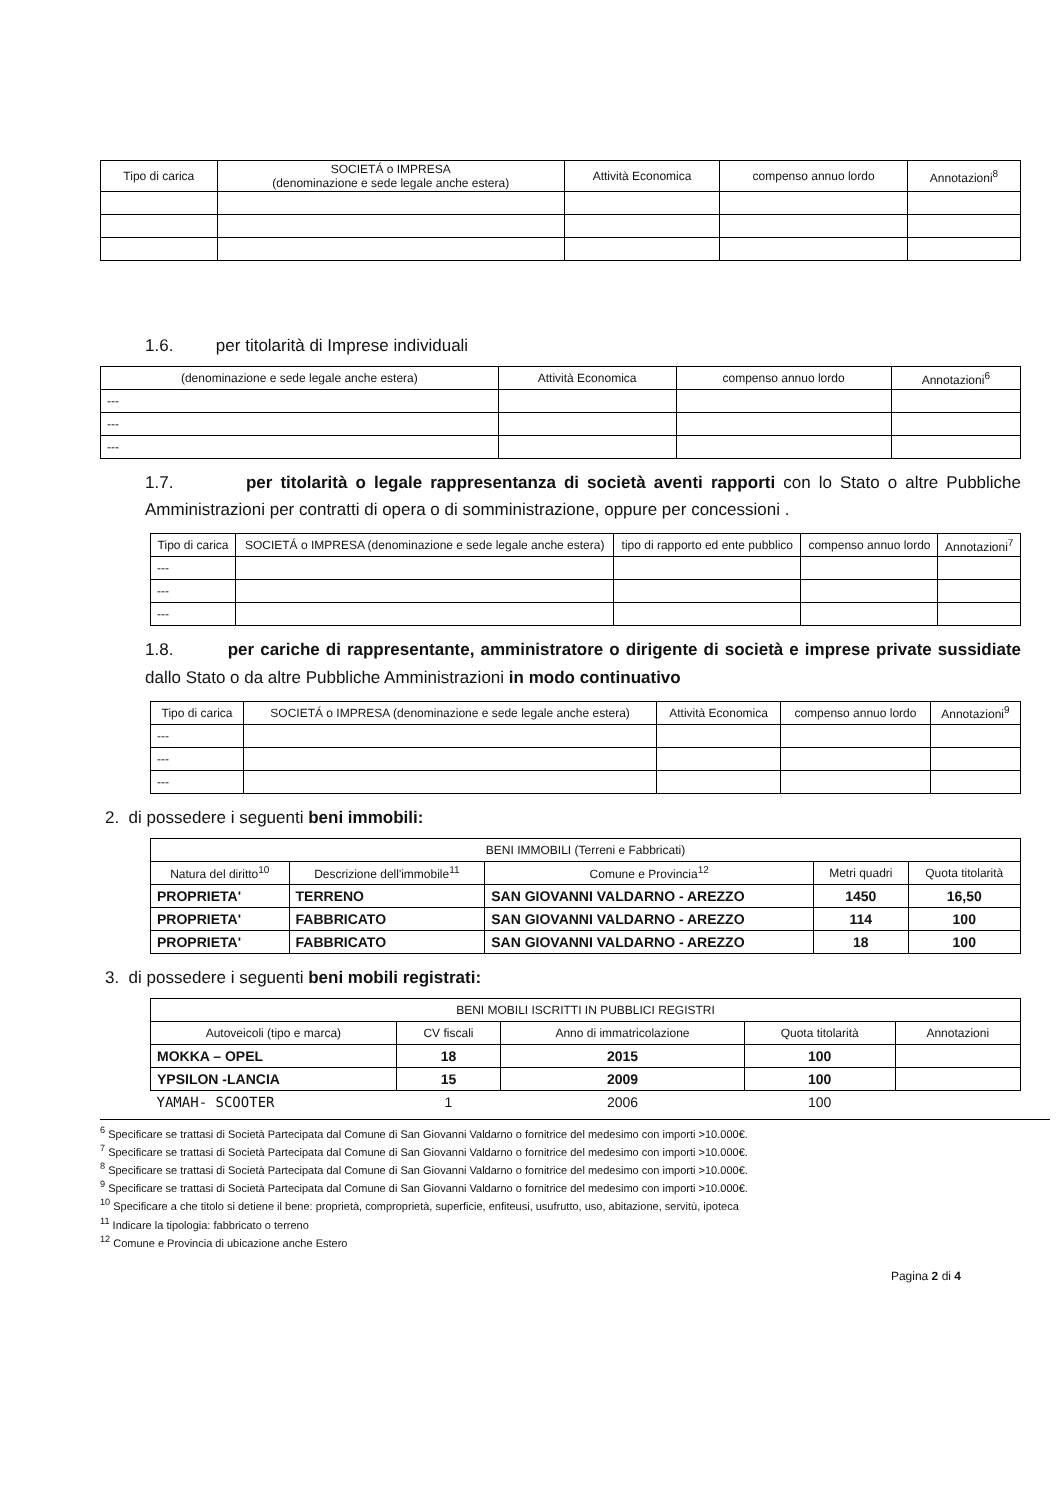| Tipo di carica | SOCIETÁ o IMPRESA (denominazione e sede legale anche estera) | Attività Economica | compenso annuo lordo | Annotazioni<sup>8</sup> |
| --- | --- | --- | --- | --- |
1.6. per titolarità di Imprese individuali
| (denominazione e sede legale anche estera) | Attività Economica | compenso annuo lordo | Annotazioni<sup>6</sup> |
| --- | --- | --- | --- |
| --- | | | |
| --- | | | |
| --- | | | |
1.7. per titolarità o legale rappresentanza di società aventi rapporti con lo Stato o altre Pubbliche Amministrazioni per contratti di opera o di somministrazione, oppure per concessioni .
| Tipo di carica | SOCIETÁ o IMPRESA (denominazione e sede legale anche estera) | tipo di rapporto ed ente pubblico | compenso annuo lordo | Annotazioni<sup>7</sup> |
| --- | --- | --- | --- | --- |
| --- | | | | |
| --- | | | | |
| --- | | | | |
1.8. per cariche di rappresentante, amministratore o dirigente di società e imprese private sussidiate dallo Stato o da altre Pubbliche Amministrazioni in modo continuativo
| Tipo di carica | SOCIETÁ o IMPRESA (denominazione e sede legale anche estera) | Attività Economica | compenso annuo lordo | Annotazioni<sup>9</sup> |
| --- | --- | --- | --- | --- |
| --- | | | | |
| --- | | | | |
| --- | | | | |
2. di possedere i seguenti beni immobili:
| BENI IMMOBILI (Terreni e Fabbricati) | | | | |
| --- | --- | --- | --- | --- |
| Natura del diritto<sup>10</sup> | Descrizione dell'immobile<sup>11</sup> | Comune e Provincia<sup>12</sup> | Metri quadri | Quota titolarità |
| PROPRIETA' | TERRENO | SAN GIOVANNI VALDARNO - AREZZO | 1450 | 16,50 |
| PROPRIETA' | FABBRICATO | SAN GIOVANNI VALDARNO - AREZZO | 114 | 100 |
| PROPRIETA' | FABBRICATO | SAN GIOVANNI VALDARNO - AREZZO | 18 | 100 |
3. di possedere i seguenti beni mobili registrati:
| BENI MOBILI ISCRITTI IN PUBBLICI REGISTRI | | | | |
| --- | --- | --- | --- | --- |
| Autoveicoli (tipo e marca) | CV fiscali | Anno di immatricolazione | Quota titolarità | Annotazioni |
| MOKKA – OPEL | 18 | 2015 | 100 | |
| YPSILON -LANCIA | 15 | 2009 | 100 | |
| YAMAH- SCOOTER | 1 | 2006 | 100 | |
<sup>6</sup> Specificare se trattasi di Società Partecipata dal Comune di San Giovanni Valdarno o fornitrice del medesimo con importi >10.000€.
<sup>7</sup> Specificare se trattasi di Società Partecipata dal Comune di San Giovanni Valdarno o fornitrice del medesimo con importi >10.000€.
<sup>8</sup> Specificare se trattasi di Società Partecipata dal Comune di San Giovanni Valdarno o fornitrice del medesimo con importi >10.000€.
<sup>9</sup> Specificare se trattasi di Società Partecipata dal Comune di San Giovanni Valdarno o fornitrice del medesimo con importi >10.000€.
<sup>10</sup> Specificare a che titolo si detiene il bene: proprietà, comproprietà, superficie, enfiteusi, usufrutto, uso, abitazione, servitù, ipoteca
<sup>11</sup> Indicare la tipologia: fabbricato o terreno
<sup>12</sup> Comune e Provincia di ubicazione anche Estero
Pagina 2 di 4